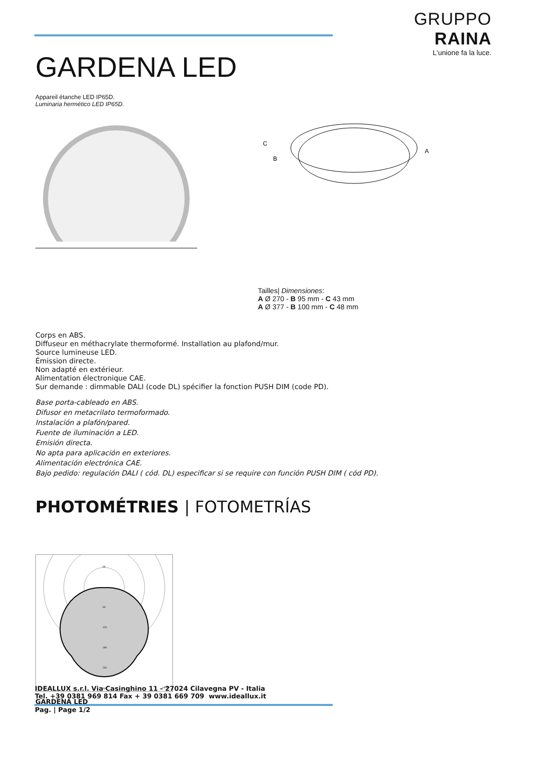GRUPPO RAINA
L'unione fa la luce.
GARDENA LED
Appareil étanche LED IP65D.
Luminaria hermético LED IP65D.
C
B
A
Tailles| Dimensiones:
A Ø 270 - B 95 mm - C 43 mm
A Ø 377 - B 100 mm - C 48 mm
Corps en ABS.
Diffuseur en méthacrylate thermoformé. Installation au plafond/mur.
Source lumineuse LED.
Émission directe.
Non adapté en extérieur.
Alimentation électronique CAE.
Sur demande : dimmable DALI (code DL) spécifier la fonction PUSH DIM (code PD).
Base porta-cableado en ABS.
Difusor en metacrilato termoformado.
Instalación a plafón/pared.
Fuente de iluminación a LED.
Emisión directa.
No apta para aplicación en exteriores.
Alimentación electrónica CAE.
Bajo pedido: regulación DALI ( cód. DL) especificar si se require con función PUSH DIM ( cód PD).
PHOTOMÉTRIES | FOTOMETRÍAS
60
60
120
180
240
300
cd/klm
GARDENA LED
IDEALLUX s.r.l. Via Casinghino 11 - 27024 Cilavegna PV - Italia
Tel. +39 0381 969 814 Fax + 39 0381 669 709 www.ideallux.it
Pag. | Page 1/2